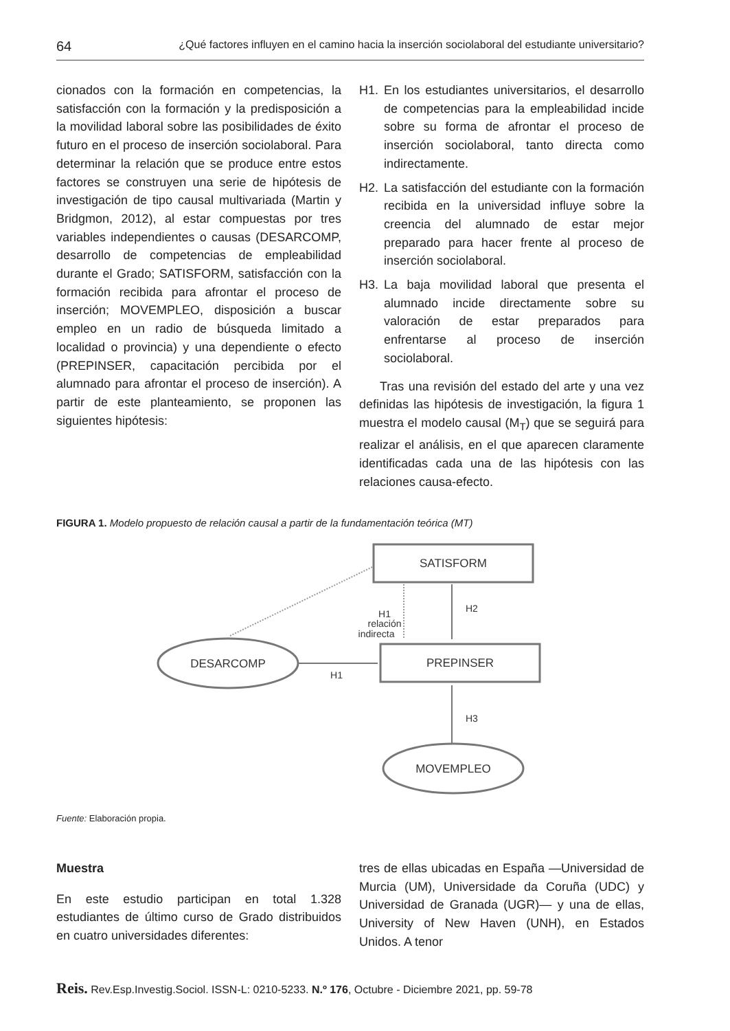64 ¿Qué factores influyen en el camino hacia la inserción sociolaboral del estudiante universitario?
cionados con la formación en competencias, la satisfacción con la formación y la predisposición a la movilidad laboral sobre las posibilidades de éxito futuro en el proceso de inserción sociolaboral. Para determinar la relación que se produce entre estos factores se construyen una serie de hipótesis de investigación de tipo causal multivariada (Martin y Bridgmon, 2012), al estar compuestas por tres variables independientes o causas (DESARCOMP, desarrollo de competencias de empleabilidad durante el Grado; SATISFORM, satisfacción con la formación recibida para afrontar el proceso de inserción; MOVEMPLEO, disposición a buscar empleo en un radio de búsqueda limitado a localidad o provincia) y una dependiente o efecto (PREPINSER, capacitación percibida por el alumnado para afrontar el proceso de inserción). A partir de este planteamiento, se proponen las siguientes hipótesis:
H1. En los estudiantes universitarios, el desarrollo de competencias para la empleabilidad incide sobre su forma de afrontar el proceso de inserción sociolaboral, tanto directa como indirectamente.
H2. La satisfacción del estudiante con la formación recibida en la universidad influye sobre la creencia del alumnado de estar mejor preparado para hacer frente al proceso de inserción sociolaboral.
H3. La baja movilidad laboral que presenta el alumnado incide directamente sobre su valoración de estar preparados para enfrentarse al proceso de inserción sociolaboral.
Tras una revisión del estado del arte y una vez definidas las hipótesis de investigación, la figura 1 muestra el modelo causal (M<sub>T</sub>) que se seguirá para realizar el análisis, en el que aparecen claramente identificadas cada una de las hipótesis con las relaciones causa-efecto.
FIGURA 1. Modelo propuesto de relación causal a partir de la fundamentación teórica (MT)
SATISFORM
PREPINSER
DESARCOMP
MOVEMPLEO
H2
H1
relación
indirecta
H1
H3
Fuente: Elaboración propia.
Muestra
En este estudio participan en total 1.328 estudiantes de último curso de Grado distribuidos en cuatro universidades diferentes:
tres de ellas ubicadas en España —Universidad de Murcia (UM), Universidade da Coruña (UDC) y Universidad de Granada (UGR)— y una de ellas, University of New Haven (UNH), en Estados Unidos. A tenor
Reis. Rev.Esp.Investig.Sociol. ISSN-L: 0210-5233. N.º 176, Octubre - Diciembre 2021, pp. 59-78